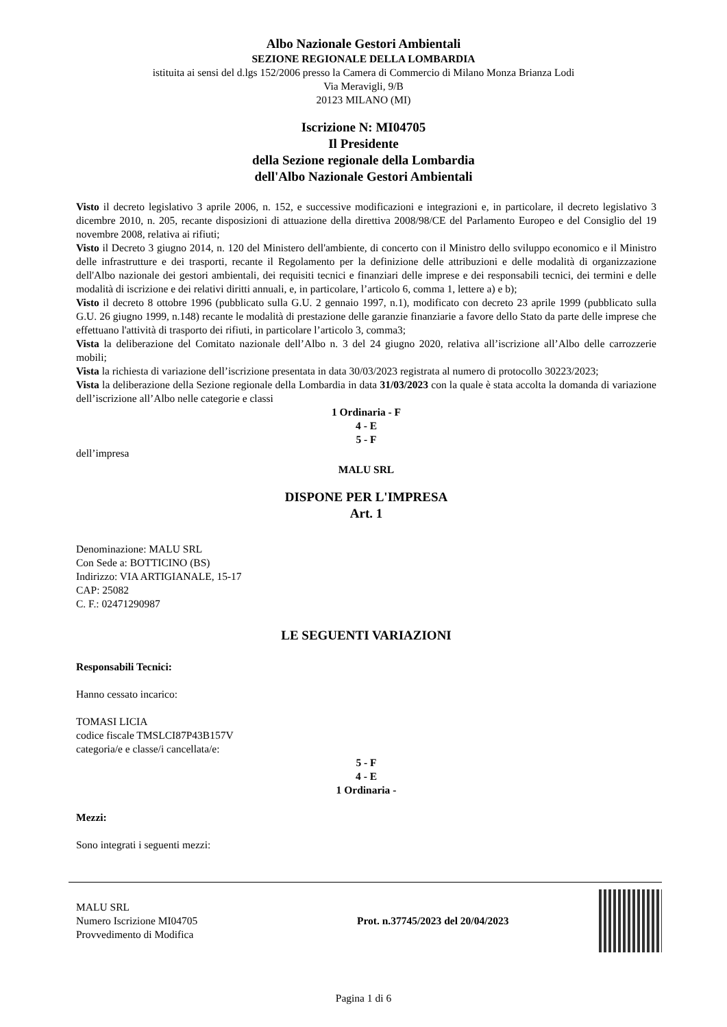Albo Nazionale Gestori Ambientali
SEZIONE REGIONALE DELLA LOMBARDIA
istituita ai sensi del d.lgs 152/2006 presso la Camera di Commercio di Milano Monza Brianza Lodi
Via Meravigli, 9/B
20123 MILANO (MI)
Iscrizione N: MI04705
Il Presidente
della Sezione regionale della Lombardia
dell'Albo Nazionale Gestori Ambientali
Visto il decreto legislativo 3 aprile 2006, n. 152, e successive modificazioni e integrazioni e, in particolare, il decreto legislativo 3 dicembre 2010, n. 205, recante disposizioni di attuazione della direttiva 2008/98/CE del Parlamento Europeo e del Consiglio del 19 novembre 2008, relativa ai rifiuti;
Visto il Decreto 3 giugno 2014, n. 120 del Ministero dell'ambiente, di concerto con il Ministro dello sviluppo economico e il Ministro delle infrastrutture e dei trasporti, recante il Regolamento per la definizione delle attribuzioni e delle modalità di organizzazione dell'Albo nazionale dei gestori ambientali, dei requisiti tecnici e finanziari delle imprese e dei responsabili tecnici, dei termini e delle modalità di iscrizione e dei relativi diritti annuali, e, in particolare, l’articolo 6, comma 1, lettere a) e b);
Visto il decreto 8 ottobre 1996 (pubblicato sulla G.U. 2 gennaio 1997, n.1), modificato con decreto 23 aprile 1999 (pubblicato sulla G.U. 26 giugno 1999, n.148) recante le modalità di prestazione delle garanzie finanziarie a favore dello Stato da parte delle imprese che effettuano l'attività di trasporto dei rifiuti, in particolare l’articolo 3, comma3;
Vista la deliberazione del Comitato nazionale dell’Albo n. 3 del 24 giugno 2020, relativa all’iscrizione all’Albo delle carrozzerie mobili;
Vista la richiesta di variazione dell’iscrizione presentata in data 30/03/2023 registrata al numero di protocollo 30223/2023;
Vista la deliberazione della Sezione regionale della Lombardia in data 31/03/2023 con la quale è stata accolta la domanda di variazione dell’iscrizione all’Albo nelle categorie e classi
1 Ordinaria - F
4 - E
5 - F
dell’impresa
MALU SRL
DISPONE PER L'IMPRESA
Art. 1
Denominazione: MALU SRL
Con Sede a: BOTTICINO (BS)
Indirizzo: VIA ARTIGIANALE, 15-17
CAP: 25082
C. F.: 02471290987
LE SEGUENTI VARIAZIONI
Responsabili Tecnici:
Hanno cessato incarico:
TOMASI LICIA
codice fiscale TMSLCI87P43B157V
categoria/e e classe/i cancellata/e:
5 - F
4 - E
1 Ordinaria -
Mezzi:
Sono integrati i seguenti mezzi:
MALU SRL
Numero Iscrizione MI04705
Provvedimento di Modifica
Prot. n.37745/2023 del 20/04/2023
Pagina 1 di 6